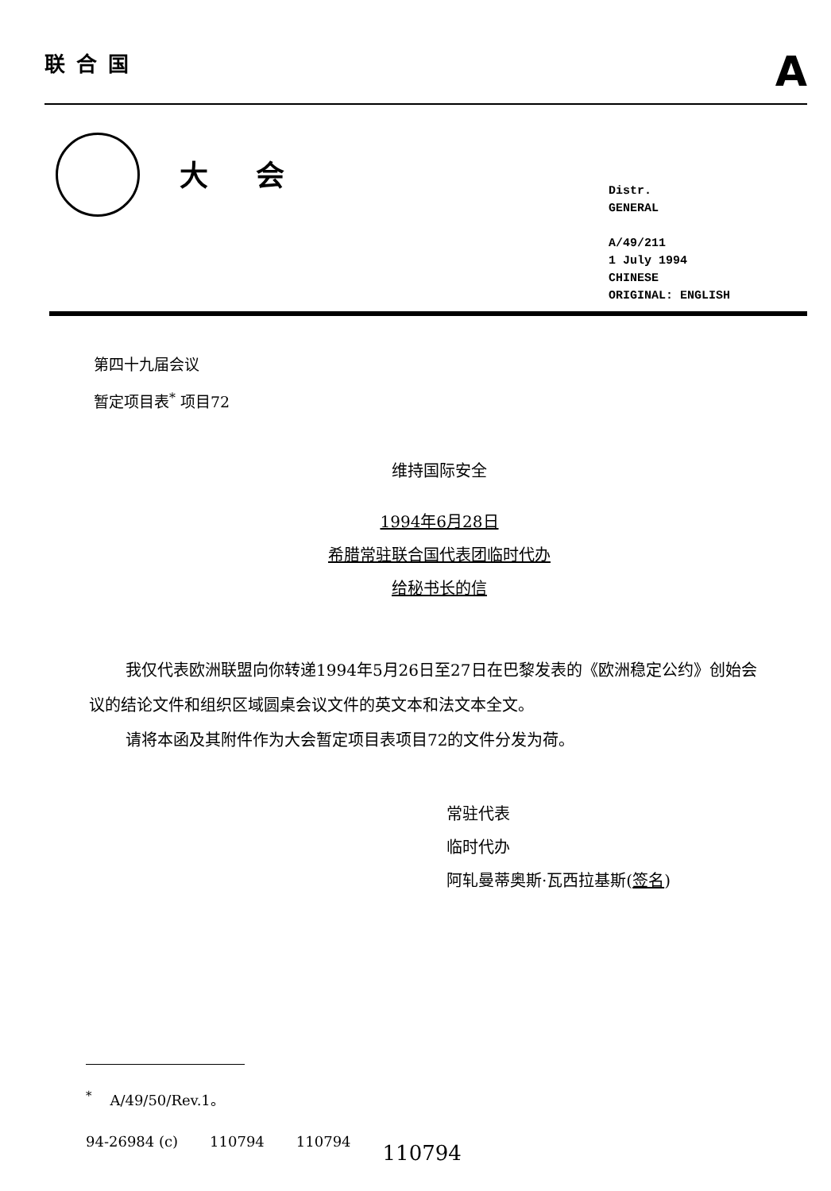联合国
A
大会
Distr.
GENERAL
A/49/211
1 July 1994
CHINESE
ORIGINAL: ENGLISH
第四十九届会议
暂定项目表<sup>*</sup> 项目72
维持国际安全
1994年6月28日
希腊常驻联合国代表团临时代办
给秘书长的信
我仅代表欧洲联盟向你转递1994年5月26日至27日在巴黎发表的《欧洲稳定公约》创始会议的结论文件和组织区域圆桌会议文件的英文本和法文本全文。
请将本函及其附件作为大会暂定项目表项目72的文件分发为荷。
常驻代表
临时代办
阿轧曼蒂奥斯·瓦西拉基斯(签名)
<sup>*</sup> A/49/50/Rev.1。
94-26984 (c) 110794 110794 110794